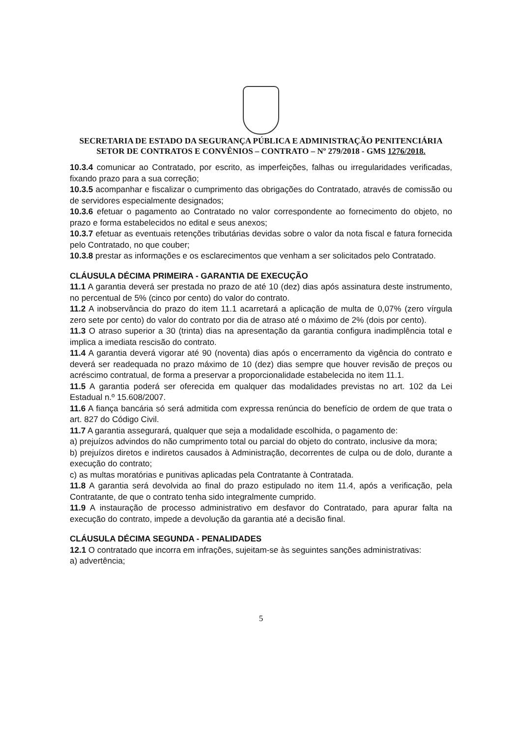SECRETARIA DE ESTADO DA SEGURANÇA PÚBLICA E ADMINISTRAÇÃO PENITENCIÁRIA
SETOR DE CONTRATOS E CONVÊNIOS – CONTRATO – Nº 279/2018 - GMS 1276/2018.
10.3.4 comunicar ao Contratado, por escrito, as imperfeições, falhas ou irregularidades verificadas, fixando prazo para a sua correção;
10.3.5 acompanhar e fiscalizar o cumprimento das obrigações do Contratado, através de comissão ou de servidores especialmente designados;
10.3.6 efetuar o pagamento ao Contratado no valor correspondente ao fornecimento do objeto, no prazo e forma estabelecidos no edital e seus anexos;
10.3.7 efetuar as eventuais retenções tributárias devidas sobre o valor da nota fiscal e fatura fornecida pelo Contratado, no que couber;
10.3.8 prestar as informações e os esclarecimentos que venham a ser solicitados pelo Contratado.
CLÁUSULA DÉCIMA PRIMEIRA - GARANTIA DE EXECUÇÃO
11.1 A garantia deverá ser prestada no prazo de até 10 (dez) dias após assinatura deste instrumento, no percentual de 5% (cinco por cento) do valor do contrato.
11.2 A inobservância do prazo do item 11.1 acarretará a aplicação de multa de 0,07% (zero vírgula zero sete por cento) do valor do contrato por dia de atraso até o máximo de 2% (dois por cento).
11.3 O atraso superior a 30 (trinta) dias na apresentação da garantia configura inadimplência total e implica a imediata rescisão do contrato.
11.4 A garantia deverá vigorar até 90 (noventa) dias após o encerramento da vigência do contrato e deverá ser readequada no prazo máximo de 10 (dez) dias sempre que houver revisão de preços ou acréscimo contratual, de forma a preservar a proporcionalidade estabelecida no item 11.1.
11.5 A garantia poderá ser oferecida em qualquer das modalidades previstas no art. 102 da Lei Estadual n.º 15.608/2007.
11.6 A fiança bancária só será admitida com expressa renúncia do benefício de ordem de que trata o art. 827 do Código Civil.
11.7 A garantia assegurará, qualquer que seja a modalidade escolhida, o pagamento de:
a) prejuízos advindos do não cumprimento total ou parcial do objeto do contrato, inclusive da mora;
b) prejuízos diretos e indiretos causados à Administração, decorrentes de culpa ou de dolo, durante a execução do contrato;
c) as multas moratórias e punitivas aplicadas pela Contratante à Contratada.
11.8 A garantia será devolvida ao final do prazo estipulado no item 11.4, após a verificação, pela Contratante, de que o contrato tenha sido integralmente cumprido.
11.9 A instauração de processo administrativo em desfavor do Contratado, para apurar falta na execução do contrato, impede a devolução da garantia até a decisão final.
CLÁUSULA DÉCIMA SEGUNDA - PENALIDADES
12.1 O contratado que incorra em infrações, sujeitam-se às seguintes sanções administrativas:
a) advertência;
5